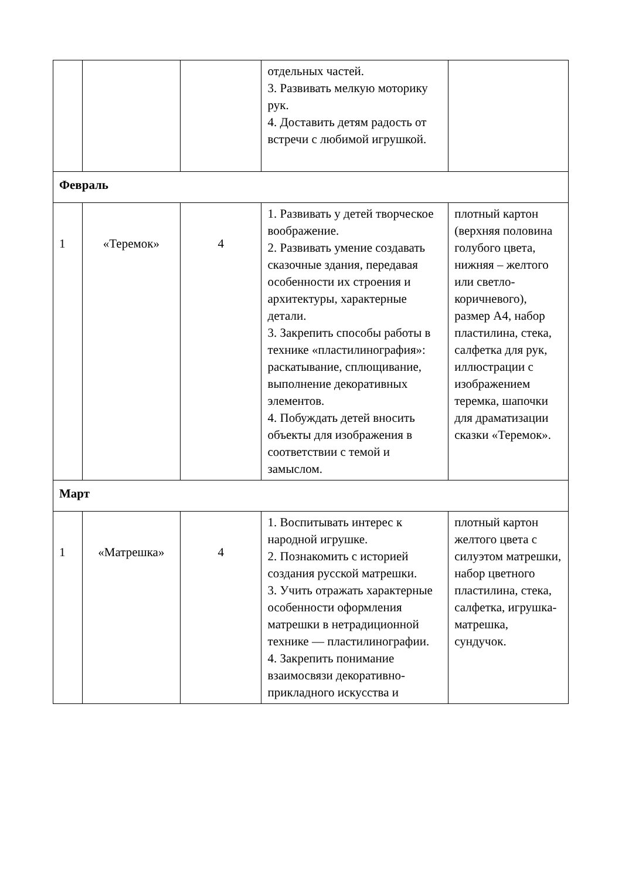| | | | отдельных частей. 3. Развивать мелкую моторику рук. 4. Доставить детям радость от встречи с любимой игрушкой. | |
| Февраль | | | | |
| 1 | «Теремок» | 4 | 1. Развивать у детей творческое воображение. 2. Развивать умение создавать сказочные здания, передавая особенности их строения и архитектуры, характерные детали. 3. Закрепить способы работы в технике «пластилинография»: раскатывание, сплющивание, выполнение декоративных элементов. 4. Побуждать детей вносить объекты для изображения в соответствии с темой и замыслом. | плотный картон (верхняя половина голубого цвета, нижняя – желтого или светло-коричневого), размер А4, набор пластилина, стека, салфетка для рук, иллюстрации с изображением теремка, шапочки для драматизации сказки «Теремок». |
| Март | | | | |
| 1 | «Матрешка» | 4 | 1. Воспитывать интерес к народной игрушке. 2. Познакомить с историей создания русской матрешки. 3. Учить отражать характерные особенности оформления матрешки в нетрадиционной технике — пластилинографии. 4. Закрепить понимание взаимосвязи декоративно-прикладного искусства и | плотный картон желтого цвета с силуэтом матрешки, набор цветного пластилина, стека, салфетка, игрушка-матрешка, сундучок. |